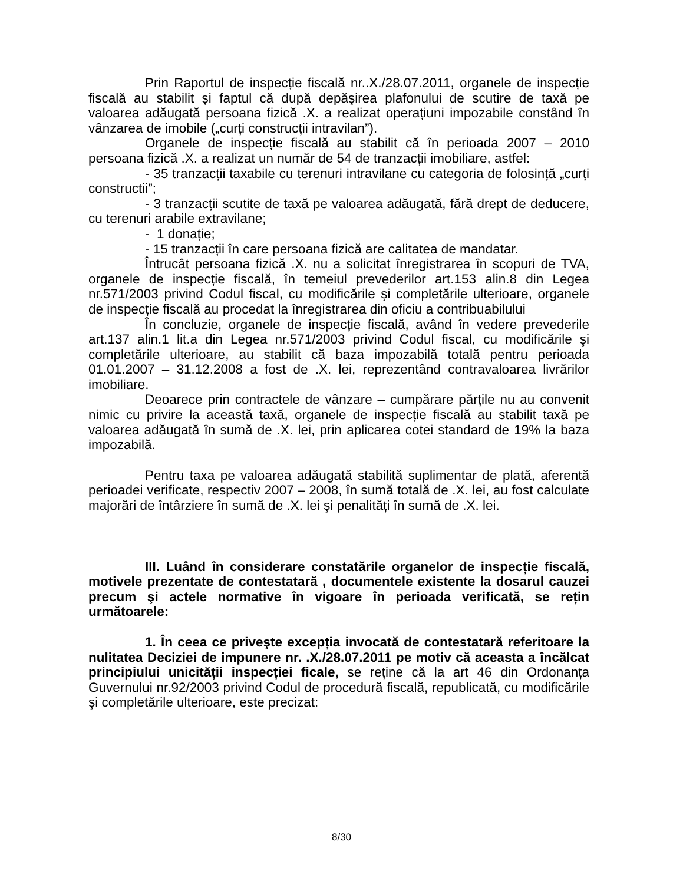Prin Raportul de inspecție fiscală nr..X./28.07.2011, organele de inspecție fiscală au stabilit şi faptul că după depăşirea plafonului de scutire de taxă pe valoarea adăugată persoana fizică .X. a realizat operațiuni impozabile constând în vânzarea de imobile („curți construcții intravilan”).
Organele de inspecție fiscală au stabilit că în perioada 2007 – 2010 persoana fizică .X. a realizat un număr de 54 de tranzacții imobiliare, astfel:
- 35 tranzacții taxabile cu terenuri intravilane cu categoria de folosință „curți constructii”;
- 3 tranzacții scutite de taxă pe valoarea adăugată, fără drept de deducere, cu terenuri arabile extravilane;
- 1 donație;
- 15 tranzacții în care persoana fizică are calitatea de mandatar.
Întrucât persoana fizică .X. nu a solicitat înregistrarea în scopuri de TVA, organele de inspecție fiscală, în temeiul prevederilor art.153 alin.8 din Legea nr.571/2003 privind Codul fiscal, cu modificările şi completările ulterioare, organele de inspecție fiscală au procedat la înregistrarea din oficiu a contribuabilului
În concluzie, organele de inspecție fiscală, având în vedere prevederile art.137 alin.1 lit.a din Legea nr.571/2003 privind Codul fiscal, cu modificările şi completările ulterioare, au stabilit că baza impozabilă totală pentru perioada 01.01.2007 – 31.12.2008 a fost de .X. lei, reprezentând contravaloarea livrărilor imobiliare.
Deoarece prin contractele de vânzare – cumpărare părțile nu au convenit nimic cu privire la această taxă, organele de inspecție fiscală au stabilit taxă pe valoarea adăugată în sumă de .X. lei, prin aplicarea cotei standard de 19% la baza impozabilă.
Pentru taxa pe valoarea adăugată stabilită suplimentar de plată, aferentă perioadei verificate, respectiv 2007 – 2008, în sumă totală de .X. lei, au fost calculate majorări de întârziere în sumă de .X. lei şi penalități în sumă de .X. lei.
III. Luând în considerare constatările organelor de inspecție fiscală, motivele prezentate de contestatară , documentele existente la dosarul cauzei precum şi actele normative în vigoare în perioada verificată, se rețin următoarele:
1. În ceea ce priveşte excepția invocată de contestatară referitoare la nulitatea Deciziei de impunere nr. .X./28.07.2011 pe motiv că aceasta a încălcat principiului unicității inspecției ficale, se reține că la art 46 din Ordonanța Guvernului nr.92/2003 privind Codul de procedură fiscală, republicată, cu modificările şi completările ulterioare, este precizat:
8/30